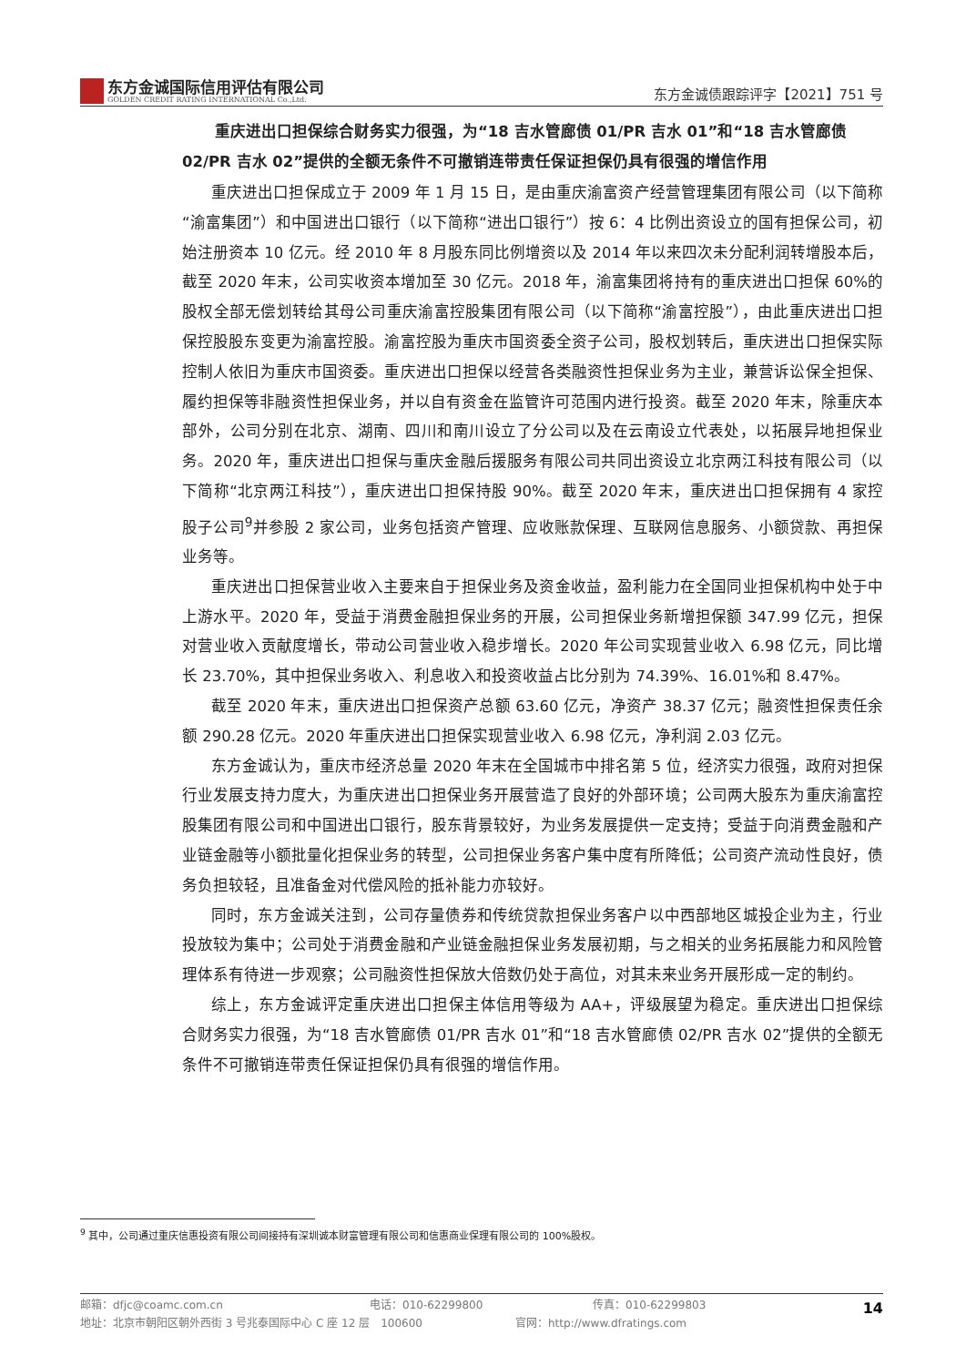东方金诚国际信用评估有限公司
GOLDEN CREDIT RATING INTERNATIONAL Co.,Ltd.
东方金诚债跟踪评字【2021】751 号
重庆进出口担保综合财务实力很强，为“18 吉水管廊债 01/PR 吉水 01”和“18 吉水管廊债 02/PR 吉水 02”提供的全额无条件不可撤销连带责任保证担保仍具有很强的增信作用
重庆进出口担保成立于 2009 年 1 月 15 日，是由重庆渝富资产经营管理集团有限公司（以下简称“渝富集团”）和中国进出口银行（以下简称“进出口银行”）按 6：4 比例出资设立的国有担保公司，初始注册资本 10 亿元。经 2010 年 8 月股东同比例增资以及 2014 年以来四次未分配利润转增股本后，截至 2020 年末，公司实收资本增加至 30 亿元。2018 年，渝富集团将持有的重庆进出口担保 60%的股权全部无偿划转给其母公司重庆渝富控股集团有限公司（以下简称“渝富控股”），由此重庆进出口担保控股股东变更为渝富控股。渝富控股为重庆市国资委全资子公司，股权划转后，重庆进出口担保实际控制人依旧为重庆市国资委。重庆进出口担保以经营各类融资性担保业务为主业，兼营诉讼保全担保、履约担保等非融资性担保业务，并以自有资金在监管许可范围内进行投资。截至 2020 年末，除重庆本部外，公司分别在北京、湖南、四川和南川设立了分公司以及在云南设立代表处，以拓展异地担保业务。2020 年，重庆进出口担保与重庆金融后援服务有限公司共同出资设立北京两江科技有限公司（以下简称“北京两江科技”），重庆进出口担保持股 90%。截至 2020 年末，重庆进出口担保拥有 4 家控股子公司<sup>9</sup>并参股 2 家公司，业务包括资产管理、应收账款保理、互联网信息服务、小额贷款、再担保业务等。
重庆进出口担保营业收入主要来自于担保业务及资金收益，盈利能力在全国同业担保机构中处于中上游水平。2020 年，受益于消费金融担保业务的开展，公司担保业务新增担保额 347.99 亿元，担保对营业收入贡献度增长，带动公司营业收入稳步增长。2020 年公司实现营业收入 6.98 亿元，同比增长 23.70%，其中担保业务收入、利息收入和投资收益占比分别为 74.39%、16.01%和 8.47%。
截至 2020 年末，重庆进出口担保资产总额 63.60 亿元，净资产 38.37 亿元；融资性担保责任余额 290.28 亿元。2020 年重庆进出口担保实现营业收入 6.98 亿元，净利润 2.03 亿元。
东方金诚认为，重庆市经济总量 2020 年末在全国城市中排名第 5 位，经济实力很强，政府对担保行业发展支持力度大，为重庆进出口担保业务开展营造了良好的外部环境；公司两大股东为重庆渝富控股集团有限公司和中国进出口银行，股东背景较好，为业务发展提供一定支持；受益于向消费金融和产业链金融等小额批量化担保业务的转型，公司担保业务客户集中度有所降低；公司资产流动性良好，债务负担较轻，且准备金对代偿风险的抵补能力亦较好。
同时，东方金诚关注到，公司存量债券和传统贷款担保业务客户以中西部地区城投企业为主，行业投放较为集中；公司处于消费金融和产业链金融担保业务发展初期，与之相关的业务拓展能力和风险管理体系有待进一步观察；公司融资性担保放大倍数仍处于高位，对其未来业务开展形成一定的制约。
综上，东方金诚评定重庆进出口担保主体信用等级为 AA+，评级展望为稳定。重庆进出口担保综合财务实力很强，为“18 吉水管廊债 01/PR 吉水 01”和“18 吉水管廊债 02/PR 吉水 02”提供的全额无条件不可撤销连带责任保证担保仍具有很强的增信作用。
<sup>9</sup> 其中，公司通过重庆信惠投资有限公司间接持有深圳诚本财富管理有限公司和信惠商业保理有限公司的 100%股权。
邮箱：dfjc@coamc.com.cn 电话：010-62299800 传真：010-62299803
地址：北京市朝阳区朝外西街 3 号兆泰国际中心 C 座 12 层　100600 官网：http://www.dfratings.com
14